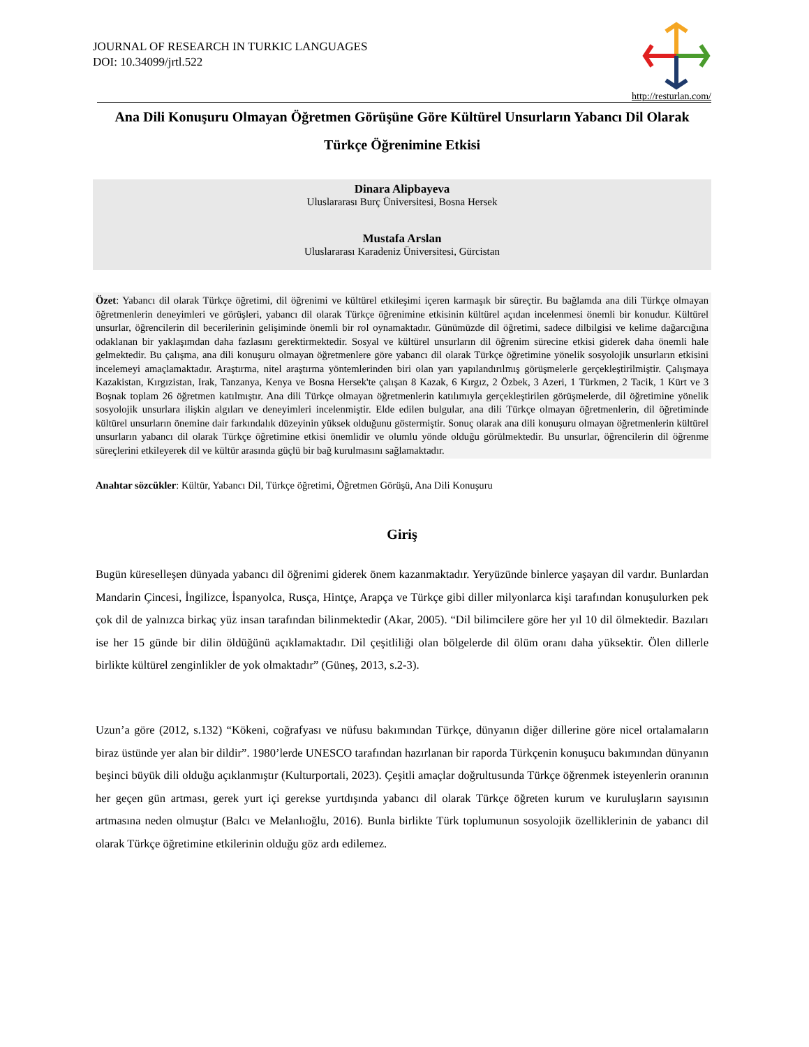JOURNAL OF RESEARCH IN TURKIC LANGUAGES
DOI: 10.34099/jrtl.522
http://resturlan.com/
Ana Dili Konuşuru Olmayan Öğretmen Görüşüne Göre Kültürel Unsurların Yabancı Dil Olarak Türkçe Öğrenimine Etkisi
Dinara Alipbayeva
Uluslararası Burç Üniversitesi, Bosna Hersek
Mustafa Arslan
Uluslararası Karadeniz Üniversitesi, Gürcistan
Özet: Yabancı dil olarak Türkçe öğretimi, dil öğrenimi ve kültürel etkileşimi içeren karmaşık bir süreçtir. Bu bağlamda ana dili Türkçe olmayan öğretmenlerin deneyimleri ve görüşleri, yabancı dil olarak Türkçe öğrenimine etkisinin kültürel açıdan incelenmesi önemli bir konudur. Kültürel unsurlar, öğrencilerin dil becerilerinin gelişiminde önemli bir rol oynamaktadır. Günümüzde dil öğretimi, sadece dilbilgisi ve kelime dağarcığına odaklanan bir yaklaşımdan daha fazlasını gerektirmektedir. Sosyal ve kültürel unsurların dil öğrenim sürecine etkisi giderek daha önemli hale gelmektedir. Bu çalışma, ana dili konuşuru olmayan öğretmenlere göre yabancı dil olarak Türkçe öğretimine yönelik sosyolojik unsurların etkisini incelemeyi amaçlamaktadır. Araştırma, nitel araştırma yöntemlerinden biri olan yarı yapılandırılmış görüşmelerle gerçekleştirilmiştir. Çalışmaya Kazakistan, Kırgızistan, Irak, Tanzanya, Kenya ve Bosna Hersek'te çalışan 8 Kazak, 6 Kırgız, 2 Özbek, 3 Azeri, 1 Türkmen, 2 Tacik, 1 Kürt ve 3 Boşnak toplam 26 öğretmen katılmıştır. Ana dili Türkçe olmayan öğretmenlerin katılımıyla gerçekleştirilen görüşmelerde, dil öğretimine yönelik sosyolojik unsurlara ilişkin algıları ve deneyimleri incelenmiştir. Elde edilen bulgular, ana dili Türkçe olmayan öğretmenlerin, dil öğretiminde kültürel unsurların önemine dair farkındalık düzeyinin yüksek olduğunu göstermiştir. Sonuç olarak ana dili konuşuru olmayan öğretmenlerin kültürel unsurların yabancı dil olarak Türkçe öğretimine etkisi önemlidir ve olumlu yönde olduğu görülmektedir. Bu unsurlar, öğrencilerin dil öğrenme süreçlerini etkileyerek dil ve kültür arasında güçlü bir bağ kurulmasını sağlamaktadır.
Anahtar sözcükler: Kültür, Yabancı Dil, Türkçe öğretimi, Öğretmen Görüşü, Ana Dili Konuşuru
Giriş
Bugün küreselleşen dünyada yabancı dil öğrenimi giderek önem kazanmaktadır. Yeryüzünde binlerce yaşayan dil vardır. Bunlardan Mandarin Çincesi, İngilizce, İspanyolca, Rusça, Hintçe, Arapça ve Türkçe gibi diller milyonlarca kişi tarafından konuşulurken pek çok dil de yalnızca birkaç yüz insan tarafından bilinmektedir (Akar, 2005). “Dil bilimcilere göre her yıl 10 dil ölmektedir. Bazıları ise her 15 günde bir dilin öldüğünü açıklamaktadır. Dil çeşitliliği olan bölgelerde dil ölüm oranı daha yüksektir. Ölen dillerle birlikte kültürel zenginlikler de yok olmaktadır” (Güneş, 2013, s.2-3).
Uzun’a göre (2012, s.132) “Kökeni, coğrafyası ve nüfusu bakımından Türkçe, dünyanın diğer dillerine göre nicel ortalamaların biraz üstünde yer alan bir dildir”. 1980’lerde UNESCO tarafından hazırlanan bir raporda Türkçenin konuşucu bakımından dünyanın beşinci büyük dili olduğu açıklanmıştır (Kulturportali, 2023). Çeşitli amaçlar doğrultusunda Türkçe öğrenmek isteyenlerin oranının her geçen gün artması, gerek yurt içi gerekse yurtdışında yabancı dil olarak Türkçe öğreten kurum ve kuruluşların sayısının artmasına neden olmuştur (Balcı ve Melanlıoğlu, 2016). Bunla birlikte Türk toplumunun sosyolojik özelliklerinin de yabancı dil olarak Türkçe öğretimine etkilerinin olduğu göz ardı edilemez.